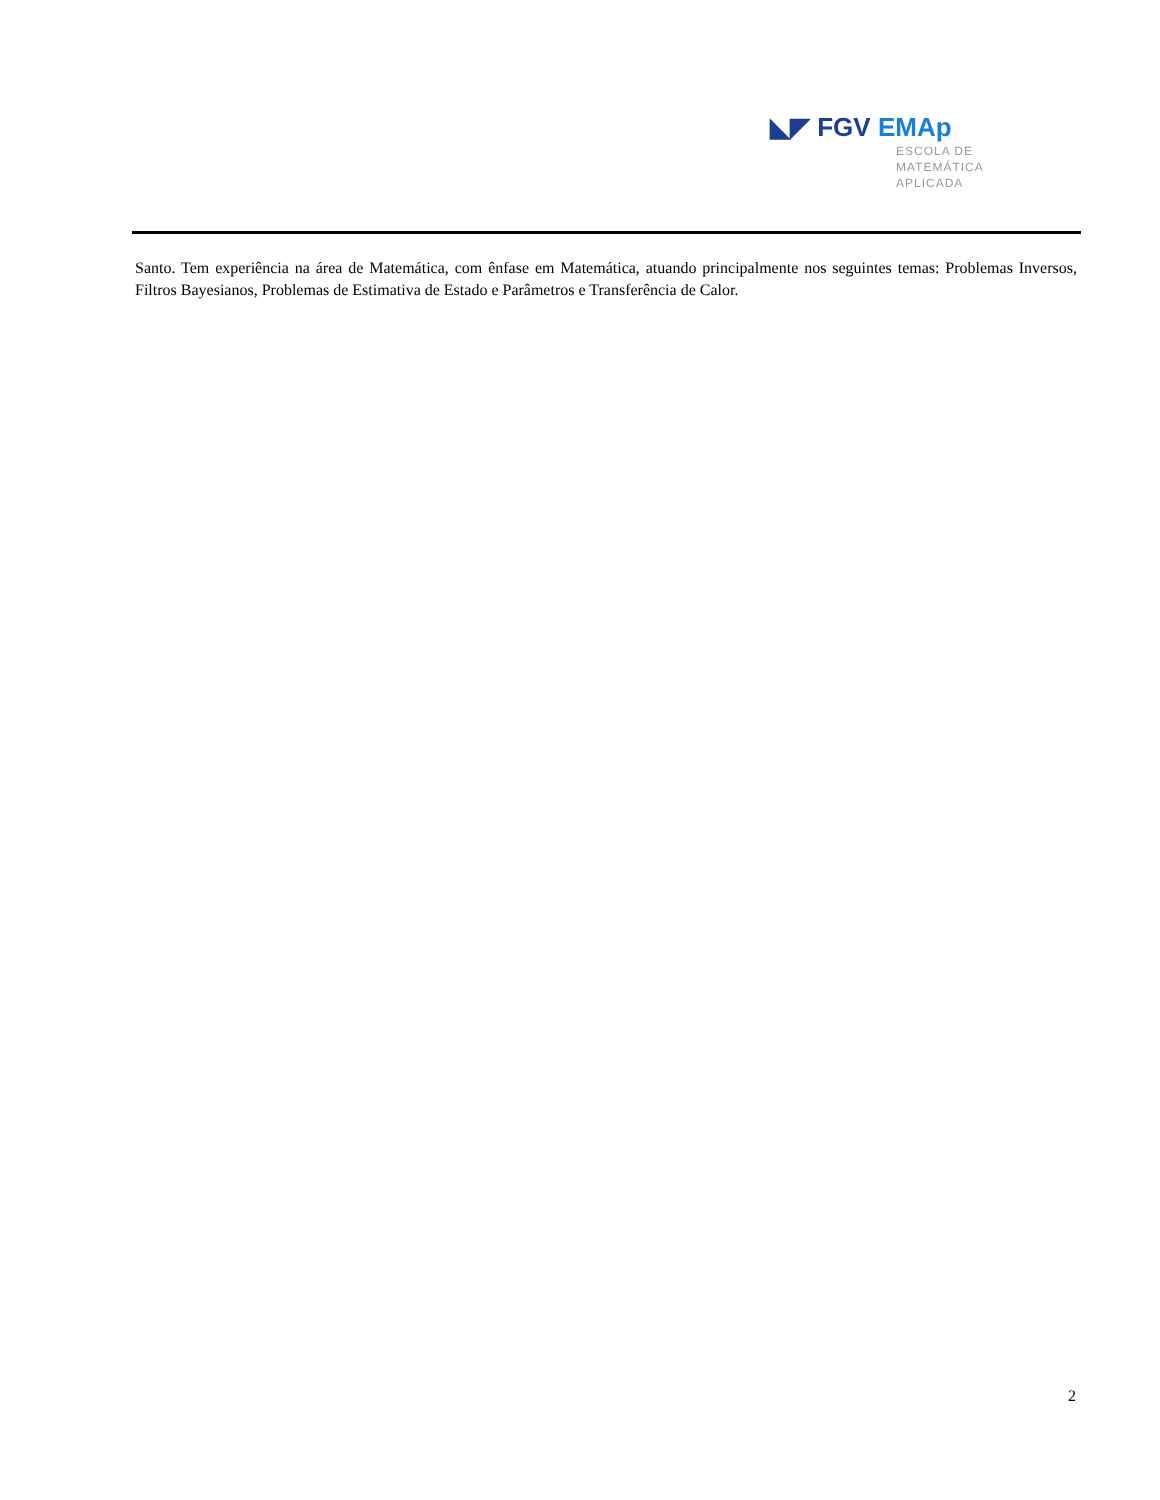◣◤ FGV EMAp
ESCOLA DE
MATEMÁTICA
APLICADA
Santo. Tem experiência na área de Matemática, com ênfase em Matemática, atuando principalmente nos seguintes temas: Problemas Inversos, Filtros Bayesianos, Problemas de Estimativa de Estado e Parâmetros e Transferência de Calor.
2